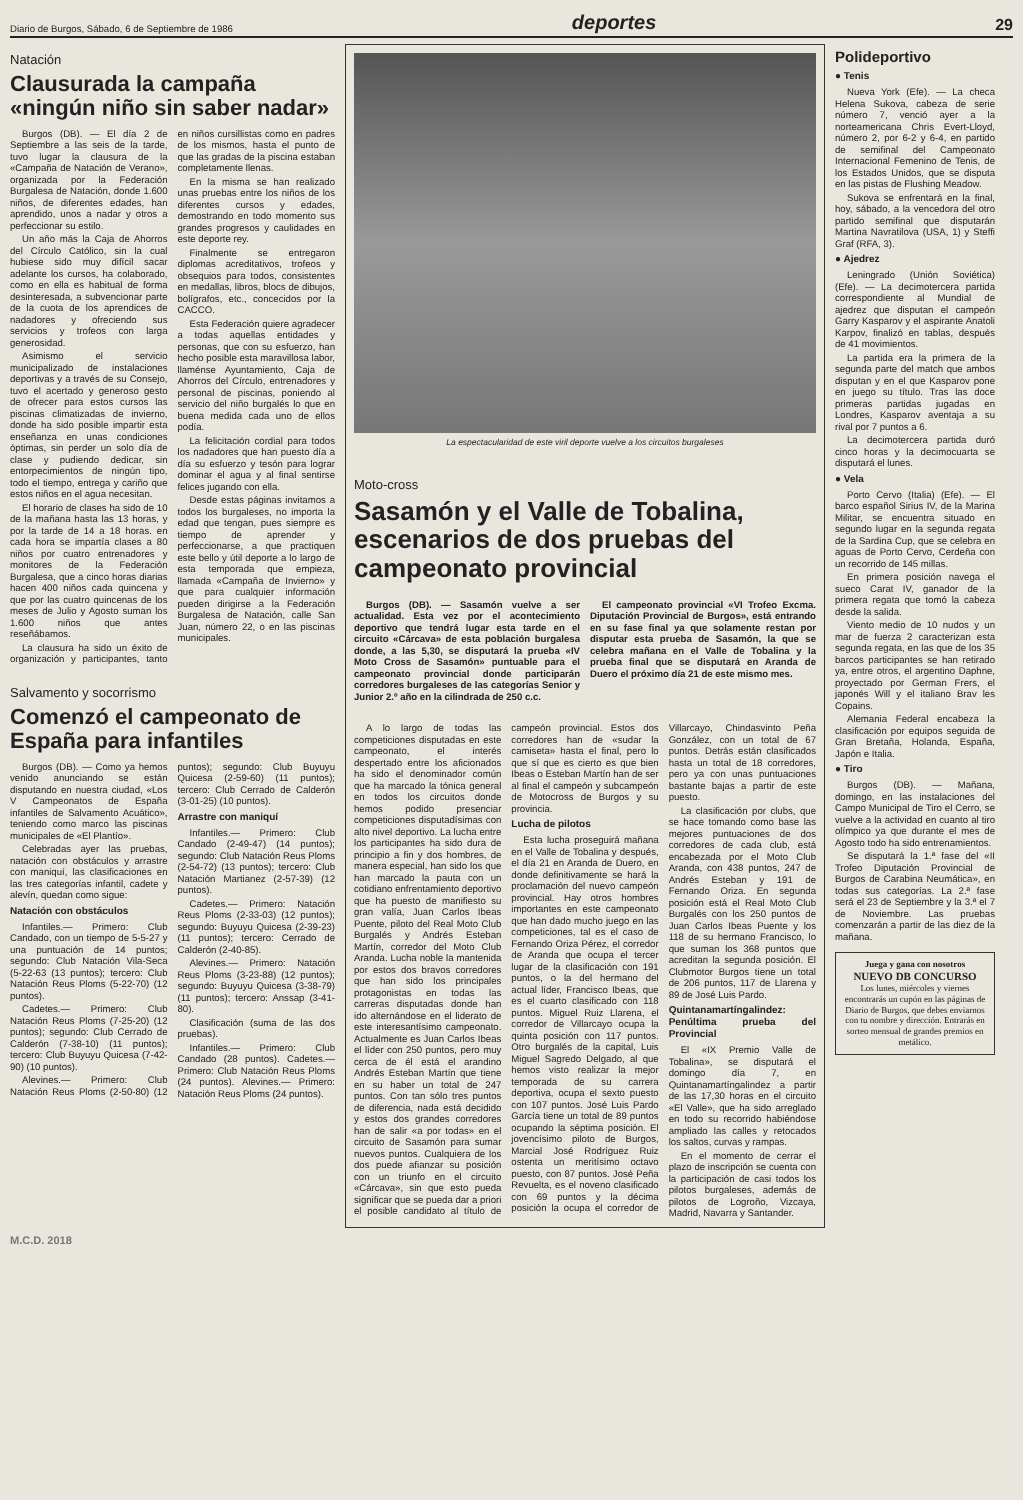Diario de Burgos, Sábado, 6 de Septiembre de 1986 deportes 29
Natación
Clausurada la campaña «ningún niño sin saber nadar»
Burgos (DB). — El día 2 de Septiembre a las seis de la tarde, tuvo lugar la clausura de la «Campaña de Natación de Verano», organizada por la Federación Burgalesa de Natación, donde 1.600 niños, de diferentes edades, han aprendido, unos a nadar y otros a perfeccionar su estilo.
Un año más la Caja de Ahorros del Círculo Católico, sin la cual hubiese sido muy difícil sacar adelante los cursos, ha colaborado, como en ella es habitual de forma desinteresada, a subvencionar parte de la cuota de los aprendices de nadadores y ofreciendo sus servicios y trofeos con larga generosidad.
Asimismo el servicio municipalizado de instalaciones deportivas y a través de su Consejo, tuvo el acertado y generoso gesto de ofrecer para estos cursos las piscinas climatizadas de invierno, donde ha sido posible impartir esta enseñanza en unas condiciones óptimas, sin perder un solo día de clase y pudiendo dedicar, sin entorpecimientos de ningún tipo, todo el tiempo, entrega y cariño que estos niños en el agua necesitan.
El horario de clases ha sido de 10 de la mañana hasta las 13 horas, y por la tarde de 14 a 18 horas. en cada hora se impartía clases a 80 niños por cuatro entrenadores y monitores de la Federación Burgalesa, que a cinco horas diarias hacen 400 niños cada quincena y que por las cuatro quincenas de los meses de Julio y Agosto suman los 1.600 niños que antes reseñábamos.
La clausura ha sido un éxito de organización y participantes, tanto en niños cursillistas como en padres de los mismos, hasta el punto de que las gradas de la piscina estaban completamente llenas.
En la misma se han realizado unas pruebas entre los niños de los diferentes cursos y edades, demostrando en todo momento sus grandes progresos y caulidades en este deporte rey.
Finalmente se entregaron diplomas acreditativos, trofeos y obsequios para todos, consistentes en medallas, libros, blocs de dibujos, bolígrafos, etc., concecidos por la CACCO.
Esta Federación quiere agradecer a todas aquellas entidades y personas, que con su esfuerzo, han hecho posible esta maravillosa labor, llaménse Ayuntamiento, Caja de Ahorros del Círculo, entrenadores y personal de piscinas, poniendo al servicio del niño burgalés lo que en buena medida cada uno de ellos podía.
La felicitación cordial para todos los nadadores que han puesto día a día su esfuerzo y tesón para lograr dominar el agua y al final sentirse felices jugando con ella.
Desde estas páginas invitamos a todos los burgaleses, no importa la edad que tengan, pues siempre es tiempo de aprender y perfeccionarse, a que practiquen este bello y útil deporte a lo largo de esta temporada que empieza, llamada «Campaña de Invierno» y que para cualquier información pueden dirigirse a la Federación Burgalesa de Natación, calle San Juan, número 22, o en las piscinas municipales.
Salvamento y socorrismo
Comenzó el campeonato de España para infantiles
Burgos (DB). — Como ya hemos venido anunciando se están disputando en nuestra ciudad, «Los V Campeonatos de España infantiles de Salvamento Acuático», teniendo como marco las piscinas municipales de «El Plantío».
Celebradas ayer las pruebas, natación con obstáculos y arrastre con maniquí, las clasificaciones en las tres categorías infantil, cadete y alevín, quedan como sigue:
Natación con obstáculos
Infantiles.— Primero: Club Candado, con un tiempo de 5-5-27 y una puntuación de 14 puntos; segundo: Club Natación Vila-Seca (5-22-63 (13 puntos); tercero: Club Natación Reus Ploms (5-22-70) (12 puntos).
Cadetes.— Primero: Club Natación Reus Ploms (7-25-20) (12 puntos); segundo: Club Cerrado de Calderón (7-38-10) (11 puntos); tercero: Club Buyuyu Quicesa (7-42-90) (10 puntos).
Alevines.— Primero: Club Natación Reus Ploms (2-50-80) (12 puntos); segundo: Club Buyuyu Quicesa (2-59-60) (11 puntos); tercero: Club Cerrado de Calderón (3-01-25) (10 puntos).
Arrastre con maniquí
Infantiles.— Primero: Club Candado (2-49-47) (14 puntos); segundo: Club Natación Reus Ploms (2-54-72) (13 puntos); tercero: Club Natación Martianez (2-57-39) (12 puntos).
Cadetes.— Primero: Natación Reus Ploms (2-33-03) (12 puntos); segundo: Buyuyu Quicesa (2-39-23) (11 puntos); tercero: Cerrado de Calderón (2-40-85).
Alevines.— Primero: Natación Reus Ploms (3-23-88) (12 puntos); segundo: Buyuyu Quicesa (3-38-79) (11 puntos); tercero: Anssap (3-41-80).
Clasificación (suma de las dos pruebas).
Infantiles.— Primero: Club Candado (28 puntos). Cadetes.— Primero: Club Natación Reus Ploms (24 puntos). Alevines.— Primero: Natación Reus Ploms (24 puntos).
La espectacularidad de este viril deporte vuelve a los circuitos burgaleses
Moto-cross
Sasamón y el Valle de Tobalina, escenarios de dos pruebas del campeonato provincial
Burgos (DB). — Sasamón vuelve a ser actualidad. Esta vez por el acontecimiento deportivo que tendrá lugar esta tarde en el circuito «Cárcava» de esta población burgalesa donde, a las 5,30, se disputará la prueba «IV Moto Cross de Sasamón» puntuable para el campeonato provincial donde participarán corredores burgaleses de las categorías Senior y Junior 2.º año en la cilindrada de 250 c.c.
El campeonato provincial «VI Trofeo Excma. Diputación Provincial de Burgos», está entrando en su fase final ya que solamente restan por disputar esta prueba de Sasamón, la que se celebra mañana en el Valle de Tobalina y la prueba final que se disputará en Aranda de Duero el próximo día 21 de este mismo mes.
A lo largo de todas las competiciones disputadas en este campeonato, el interés despertado entre los aficionados ha sido el denominador común que ha marcado la tónica general en todos los circuitos donde hemos podido presenciar competiciones disputadísimas con alto nivel deportivo. La lucha entre los participantes ha sido dura de principio a fin y dos hombres, de manera especial, han sido los que han marcado la pauta con un cotidiano enfrentamiento deportivo que ha puesto de manifiesto su gran valía, Juan Carlos Ibeas Puente, piloto del Real Moto Club Burgalés y Andrés Esteban Martín, corredor del Moto Club Aranda. Lucha noble la mantenida por estos dos bravos corredores que han sido los principales protagonistas en todas las carreras disputadas donde han ido alternándose en el liderato de este interesantísimo campeonato. Actualmente es Juan Carlos Ibeas el líder con 250 puntos, pero muy cerca de él está el arandino Andrés Esteban Martín que tiene en su haber un total de 247 puntos. Con tan sólo tres puntos de diferencia, nada está decidido y estos dos grandes corredores han de salir «a por todas» en el circuito de Sasamón para sumar nuevos puntos. Cualquiera de los dos puede afianzar su posición con un triunfo en el circuito «Cárcava», sin que esto pueda significar que se pueda dar a priori el posible candidato al título de campeón provincial. Estos dos corredores han de «sudar la camiseta» hasta el final, pero lo que sí que es cierto es que bien Ibeas o Esteban Martín han de ser al final el campeón y subcampeón de Motocross de Burgos y su provincia.
Lucha de pilotos
Esta lucha proseguirá mañana en el Valle de Tobalina y después, el día 21 en Aranda de Duero, en donde definitivamente se hará la proclamación del nuevo campeón provincial. Hay otros hombres importantes en este campeonato que han dado mucho juego en las competiciones, tal es el caso de Fernando Oriza Pérez, el corredor de Aranda que ocupa el tercer lugar de la clasificación con 191 puntos, o la del hermano del actual líder, Francisco Ibeas, que es el cuarto clasificado con 118 puntos. Miguel Ruiz Llarena, el corredor de Villarcayo ocupa la quinta posición con 117 puntos. Otro burgalés de la capital, Luis Miguel Sagredo Delgado, al que hemos visto realizar la mejor temporada de su carrera deportiva, ocupa el sexto puesto con 107 puntos. José Luis Pardo García tiene un total de 89 puntos ocupando la séptima posición. El jovencísimo piloto de Burgos, Marcial José Rodríguez Ruiz ostenta un meritísimo octavo puesto, con 87 puntos. José Peña Revuelta, es el noveno clasificado con 69 puntos y la décima posición la ocupa el corredor de Villarcayo, Chindasvinto Peña González, con un total de 67 puntos. Detrás están clasificados hasta un total de 18 corredores, pero ya con unas puntuaciones bastante bajas a partir de este puesto.
La clasificación por clubs, que se hace tomando como base las mejores puntuaciones de dos corredores de cada club, está encabezada por el Moto Club Aranda, con 438 puntos, 247 de Andrés Esteban y 191 de Fernando Oriza. En segunda posición está el Real Moto Club Burgalés con los 250 puntos de Juan Carlos Ibeas Puente y los 118 de su hermano Francisco, lo que suman los 368 puntos que acreditan la segunda posición. El Clubmotor Burgos tiene un total de 206 puntos, 117 de Llarena y 89 de José Luis Pardo.
Quintanamartíngalindez: Penúltima prueba del Provincial
El «IX Premio Valle de Tobalina», se disputará el domingo día 7, en Quintanamartíngalindez a partir de las 17,30 horas en el circuito «El Valle», que ha sido arreglado en todo su recorrido habiéndose ampliado las calles y retocados los saltos, curvas y rampas.
En el momento de cerrar el plazo de inscripción se cuenta con la participación de casi todos los pilotos burgaleses, además de pilotos de Logroño, Vizcaya, Madrid, Navarra y Santander.
Polideportivo
● Tenis
Nueva York (Efe). — La checa Helena Sukova, cabeza de serie número 7, venció ayer a la norteamericana Chris Evert-Lloyd, número 2, por 6-2 y 6-4, en partido de semifinal del Campeonato Internacional Femenino de Tenis, de los Estados Unidos, que se disputa en las pistas de Flushing Meadow.
Sukova se enfrentará en la final, hoy, sábado, a la vencedora del otro partido semifinal que disputarán Martina Navratilova (USA, 1) y Steffi Graf (RFA, 3).
● Ajedrez
Leningrado (Unión Soviética) (Efe). — La decimotercera partida correspondiente al Mundial de ajedrez que disputan el campeón Garry Kasparov y el aspirante Anatoli Karpov, finalizó en tablas, después de 41 movimientos.
La partida era la primera de la segunda parte del match que ambos disputan y en el que Kasparov pone en juego su título. Tras las doce primeras partidas jugadas en Londres, Kasparov aventaja a su rival por 7 puntos a 6.
La decimotercera partida duró cinco horas y la decimocuarta se disputará el lunes.
● Vela
Porto Cervo (Italia) (Efe). — El barco español Sirius IV, de la Marina Militar, se encuentra situado en segundo lugar en la segunda regata de la Sardina Cup, que se celebra en aguas de Porto Cervo, Cerdeña con un recorrido de 145 millas.
En primera posición navega el sueco Carat IV, ganador de la primera regata que tomó la cabeza desde la salida.
Viento medio de 10 nudos y un mar de fuerza 2 caracterizan esta segunda regata, en las que de los 35 barcos participantes se han retirado ya, entre otros, el argentino Daphne, proyectado por German Frers, el japonés Will y el italiano Brav les Copains.
Alemania Federal encabeza la clasificación por equipos seguida de Gran Bretaña, Holanda, España, Japón e Italia.
● Tiro
Burgos (DB). — Mañana, domingo, en las instalaciones del Campo Municipal de Tiro el Cerro, se vuelve a la actividad en cuanto al tiro olímpico ya que durante el mes de Agosto todo ha sido entrenamientos.
Se disputará la 1.ª fase del «II Trofeo Diputación Provincial de Burgos de Carabina Neumática», en todas sus categorías. La 2.ª fase será el 23 de Septiembre y la 3.ª el 7 de Noviembre. Las pruebas comenzarán a partir de las diez de la mañana.
Juega y gana con nosotros
NUEVO DB CONCURSO
Los lunes, miércoles y viernes encontrarás un cupón en las páginas de Diario de Burgos, que debes enviarnos con tu nombre y dirección. Entrarás en sorteo mensual de grandes premios en metálico.
M.C.D. 2018